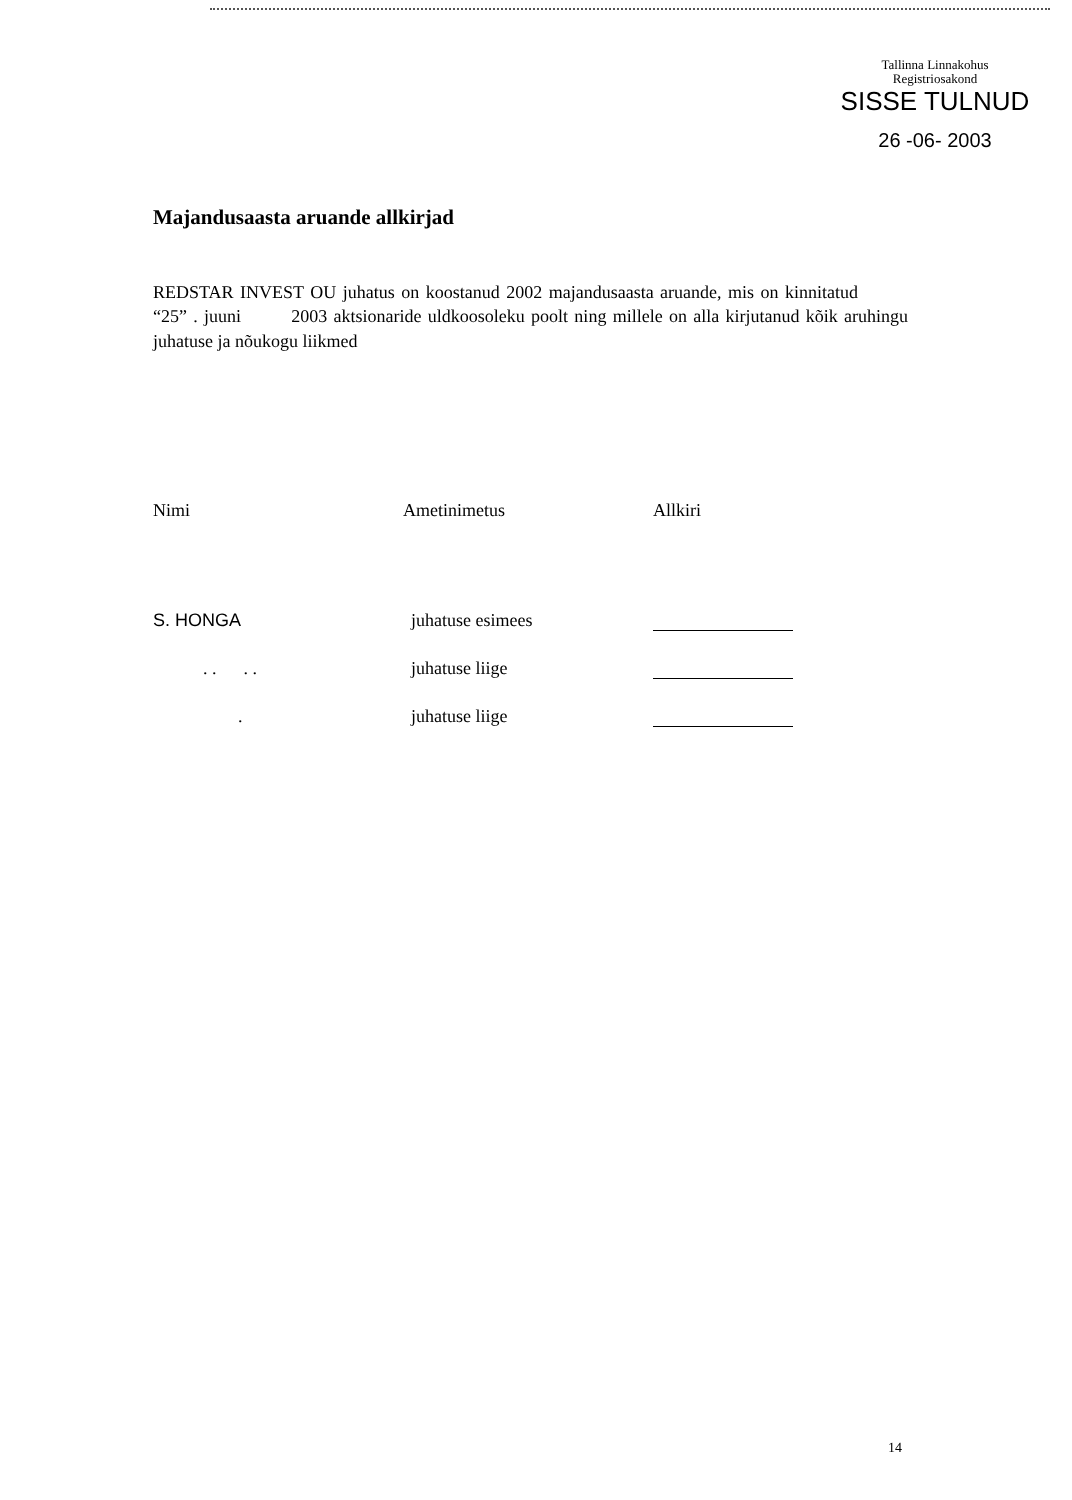Tallinna Linnakohus
Registriosakond
SISSE TULNUD
26 -06- 2003
Majandusaasta aruande allkirjad
REDSTAR INVEST OU juhatus on koostanud 2002 majandusaasta aruande, mis on kinnitatud “25” . juuni 2003 aktsionaride uldkoosoleku poolt ning millele on alla kirjutanud kõik aruhingu juhatuse ja nõukogu liikmed
| Nimi | Ametinimetus | Allkiri |
| --- | --- | --- |
| S. HONGA | juhatuse esimees | |
| . . . . | juhatuse liige | |
| . | juhatuse liige | |
14